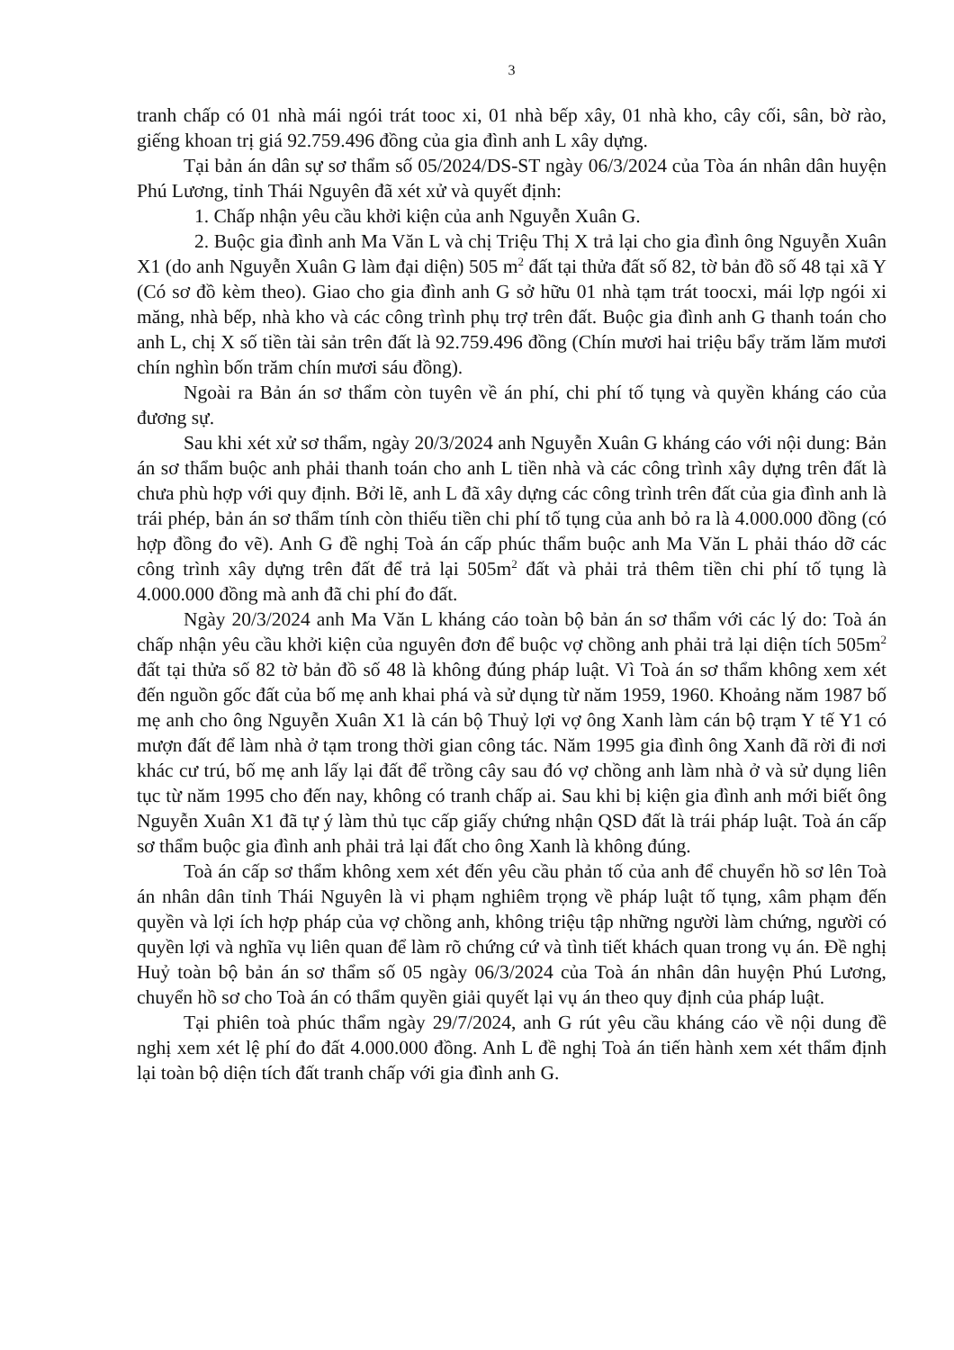3
tranh chấp có 01 nhà mái ngói trát tooc xi, 01 nhà bếp xây, 01 nhà kho, cây cối, sân, bờ rào, giếng khoan trị giá 92.759.496 đồng của gia đình anh L xây dựng.
Tại bản án dân sự sơ thẩm số 05/2024/DS-ST ngày 06/3/2024 của Tòa án nhân dân huyện Phú Lương, tỉnh Thái Nguyên đã xét xử và quyết định:
1. Chấp nhận yêu cầu khởi kiện của anh Nguyễn Xuân G.
2. Buộc gia đình anh Ma Văn L và chị Triệu Thị X trả lại cho gia đình ông Nguyễn Xuân X1 (do anh Nguyễn Xuân G làm đại diện) 505 m<sup>2</sup> đất tại thửa đất số 82, tờ bản đồ số 48 tại xã Y (Có sơ đồ kèm theo). Giao cho gia đình anh G sở hữu 01 nhà tạm trát toocxi, mái lợp ngói xi măng, nhà bếp, nhà kho và các công trình phụ trợ trên đất. Buộc gia đình anh G thanh toán cho anh L, chị X số tiền tài sản trên đất là 92.759.496 đồng (Chín mươi hai triệu bẩy trăm lăm mươi chín nghìn bốn trăm chín mươi sáu đồng).
Ngoài ra Bản án sơ thẩm còn tuyên về án phí, chi phí tố tụng và quyền kháng cáo của đương sự.
Sau khi xét xử sơ thẩm, ngày 20/3/2024 anh Nguyễn Xuân G kháng cáo với nội dung: Bản án sơ thẩm buộc anh phải thanh toán cho anh L tiền nhà và các công trình xây dựng trên đất là chưa phù hợp với quy định. Bởi lẽ, anh L đã xây dựng các công trình trên đất của gia đình anh là trái phép, bản án sơ thẩm tính còn thiếu tiền chi phí tố tụng của anh bỏ ra là 4.000.000 đồng (có hợp đồng đo vẽ). Anh G đề nghị Toà án cấp phúc thẩm buộc anh Ma Văn L phải tháo dỡ các công trình xây dựng trên đất để trả lại 505m<sup>2</sup> đất và phải trả thêm tiền chi phí tố tụng là 4.000.000 đồng mà anh đã chi phí đo đất.
Ngày 20/3/2024 anh Ma Văn L kháng cáo toàn bộ bản án sơ thẩm với các lý do: Toà án chấp nhận yêu cầu khởi kiện của nguyên đơn để buộc vợ chồng anh phải trả lại diện tích 505m<sup>2</sup> đất tại thửa số 82 tờ bản đồ số 48 là không đúng pháp luật. Vì Toà án sơ thẩm không xem xét đến nguồn gốc đất của bố mẹ anh khai phá và sử dụng từ năm 1959, 1960. Khoảng năm 1987 bố mẹ anh cho ông Nguyễn Xuân X1 là cán bộ Thuỷ lợi vợ ông Xanh làm cán bộ trạm Y tế Y1 có mượn đất để làm nhà ở tạm trong thời gian công tác. Năm 1995 gia đình ông Xanh đã rời đi nơi khác cư trú, bố mẹ anh lấy lại đất để trồng cây sau đó vợ chồng anh làm nhà ở và sử dụng liên tục từ năm 1995 cho đến nay, không có tranh chấp ai. Sau khi bị kiện gia đình anh mới biết ông Nguyễn Xuân X1 đã tự ý làm thủ tục cấp giấy chứng nhận QSD đất là trái pháp luật. Toà án cấp sơ thẩm buộc gia đình anh phải trả lại đất cho ông Xanh là không đúng.
Toà án cấp sơ thẩm không xem xét đến yêu cầu phản tố của anh để chuyển hồ sơ lên Toà án nhân dân tỉnh Thái Nguyên là vi phạm nghiêm trọng về pháp luật tố tụng, xâm phạm đến quyền và lợi ích hợp pháp của vợ chồng anh, không triệu tập những người làm chứng, người có quyền lợi và nghĩa vụ liên quan để làm rõ chứng cứ và tình tiết khách quan trong vụ án. Đề nghị Huỷ toàn bộ bản án sơ thẩm số 05 ngày 06/3/2024 của Toà án nhân dân huyện Phú Lương, chuyển hồ sơ cho Toà án có thẩm quyền giải quyết lại vụ án theo quy định của pháp luật.
Tại phiên toà phúc thẩm ngày 29/7/2024, anh G rút yêu cầu kháng cáo về nội dung đề nghị xem xét lệ phí đo đất 4.000.000 đồng. Anh L đề nghị Toà án tiến hành xem xét thẩm định lại toàn bộ diện tích đất tranh chấp với gia đình anh G.